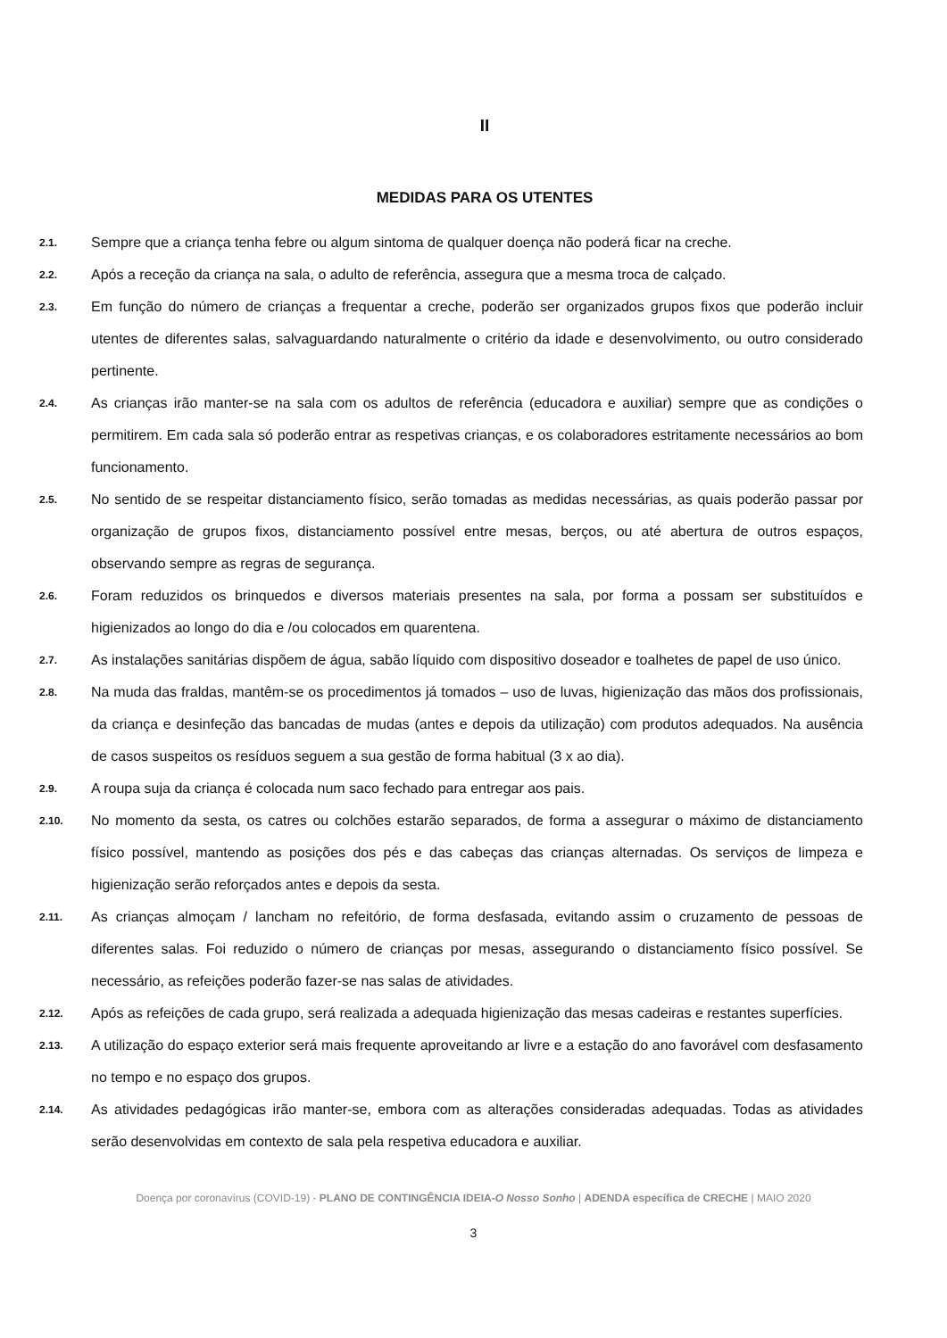II
MEDIDAS PARA OS UTENTES
2.1. Sempre que a criança tenha febre ou algum sintoma de qualquer doença não poderá ficar na creche.
2.2. Após a receção da criança na sala, o adulto de referência, assegura que a mesma troca de calçado.
2.3. Em função do número de crianças a frequentar a creche, poderão ser organizados grupos fixos que poderão incluir utentes de diferentes salas, salvaguardando naturalmente o critério da idade e desenvolvimento, ou outro considerado pertinente.
2.4. As crianças irão manter-se na sala com os adultos de referência (educadora e auxiliar) sempre que as condições o permitirem. Em cada sala só poderão entrar as respetivas crianças, e os colaboradores estritamente necessários ao bom funcionamento.
2.5. No sentido de se respeitar distanciamento físico, serão tomadas as medidas necessárias, as quais poderão passar por organização de grupos fixos, distanciamento possível entre mesas, berços, ou até abertura de outros espaços, observando sempre as regras de segurança.
2.6. Foram reduzidos os brinquedos e diversos materiais presentes na sala, por forma a possam ser substituídos e higienizados ao longo do dia e /ou colocados em quarentena.
2.7. As instalações sanitárias dispõem de água, sabão líquido com dispositivo doseador e toalhetes de papel de uso único.
2.8. Na muda das fraldas, mantêm-se os procedimentos já tomados – uso de luvas, higienização das mãos dos profissionais, da criança e desinfeção das bancadas de mudas (antes e depois da utilização) com produtos adequados. Na ausência de casos suspeitos os resíduos seguem a sua gestão de forma habitual (3 x ao dia).
2.9. A roupa suja da criança é colocada num saco fechado para entregar aos pais.
2.10. No momento da sesta, os catres ou colchões estarão separados, de forma a assegurar o máximo de distanciamento físico possível, mantendo as posições dos pés e das cabeças das crianças alternadas. Os serviços de limpeza e higienização serão reforçados antes e depois da sesta.
2.11. As crianças almoçam / lancham no refeitório, de forma desfasada, evitando assim o cruzamento de pessoas de diferentes salas. Foi reduzido o número de crianças por mesas, assegurando o distanciamento físico possível. Se necessário, as refeições poderão fazer-se nas salas de atividades.
2.12. Após as refeições de cada grupo, será realizada a adequada higienização das mesas cadeiras e restantes superfícies.
2.13. A utilização do espaço exterior será mais frequente aproveitando ar livre e a estação do ano favorável com desfasamento no tempo e no espaço dos grupos.
2.14. As atividades pedagógicas irão manter-se, embora com as alterações consideradas adequadas. Todas as atividades serão desenvolvidas em contexto de sala pela respetiva educadora e auxiliar.
Doença por coronavírus (COVID-19) - PLANO DE CONTINGÊNCIA IDEIA-O Nosso Sonho | ADENDA específica de CRECHE | MAIO 2020
3